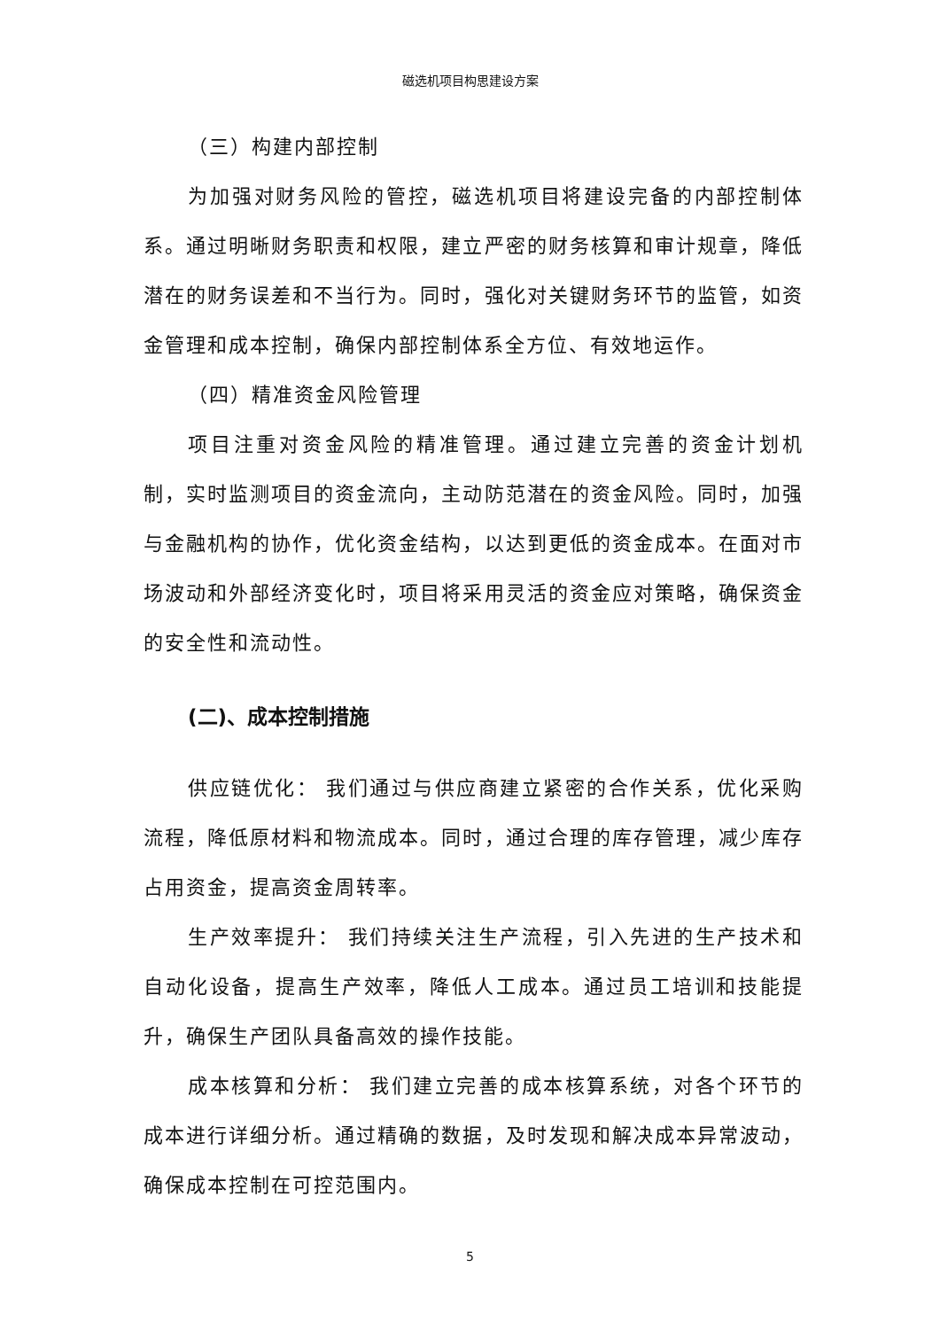磁选机项目构思建设方案
（三）构建内部控制
为加强对财务风险的管控，磁选机项目将建设完备的内部控制体系。通过明晰财务职责和权限，建立严密的财务核算和审计规章，降低潜在的财务误差和不当行为。同时，强化对关键财务环节的监管，如资金管理和成本控制，确保内部控制体系全方位、有效地运作。
（四）精准资金风险管理
项目注重对资金风险的精准管理。通过建立完善的资金计划机制，实时监测项目的资金流向，主动防范潜在的资金风险。同时，加强与金融机构的协作，优化资金结构，以达到更低的资金成本。在面对市场波动和外部经济变化时，项目将采用灵活的资金应对策略，确保资金的安全性和流动性。
(二)、成本控制措施
供应链优化： 我们通过与供应商建立紧密的合作关系，优化采购流程，降低原材料和物流成本。同时，通过合理的库存管理，减少库存占用资金，提高资金周转率。
生产效率提升： 我们持续关注生产流程，引入先进的生产技术和自动化设备，提高生产效率，降低人工成本。通过员工培训和技能提升，确保生产团队具备高效的操作技能。
成本核算和分析： 我们建立完善的成本核算系统，对各个环节的成本进行详细分析。通过精确的数据，及时发现和解决成本异常波动，确保成本控制在可控范围内。
5